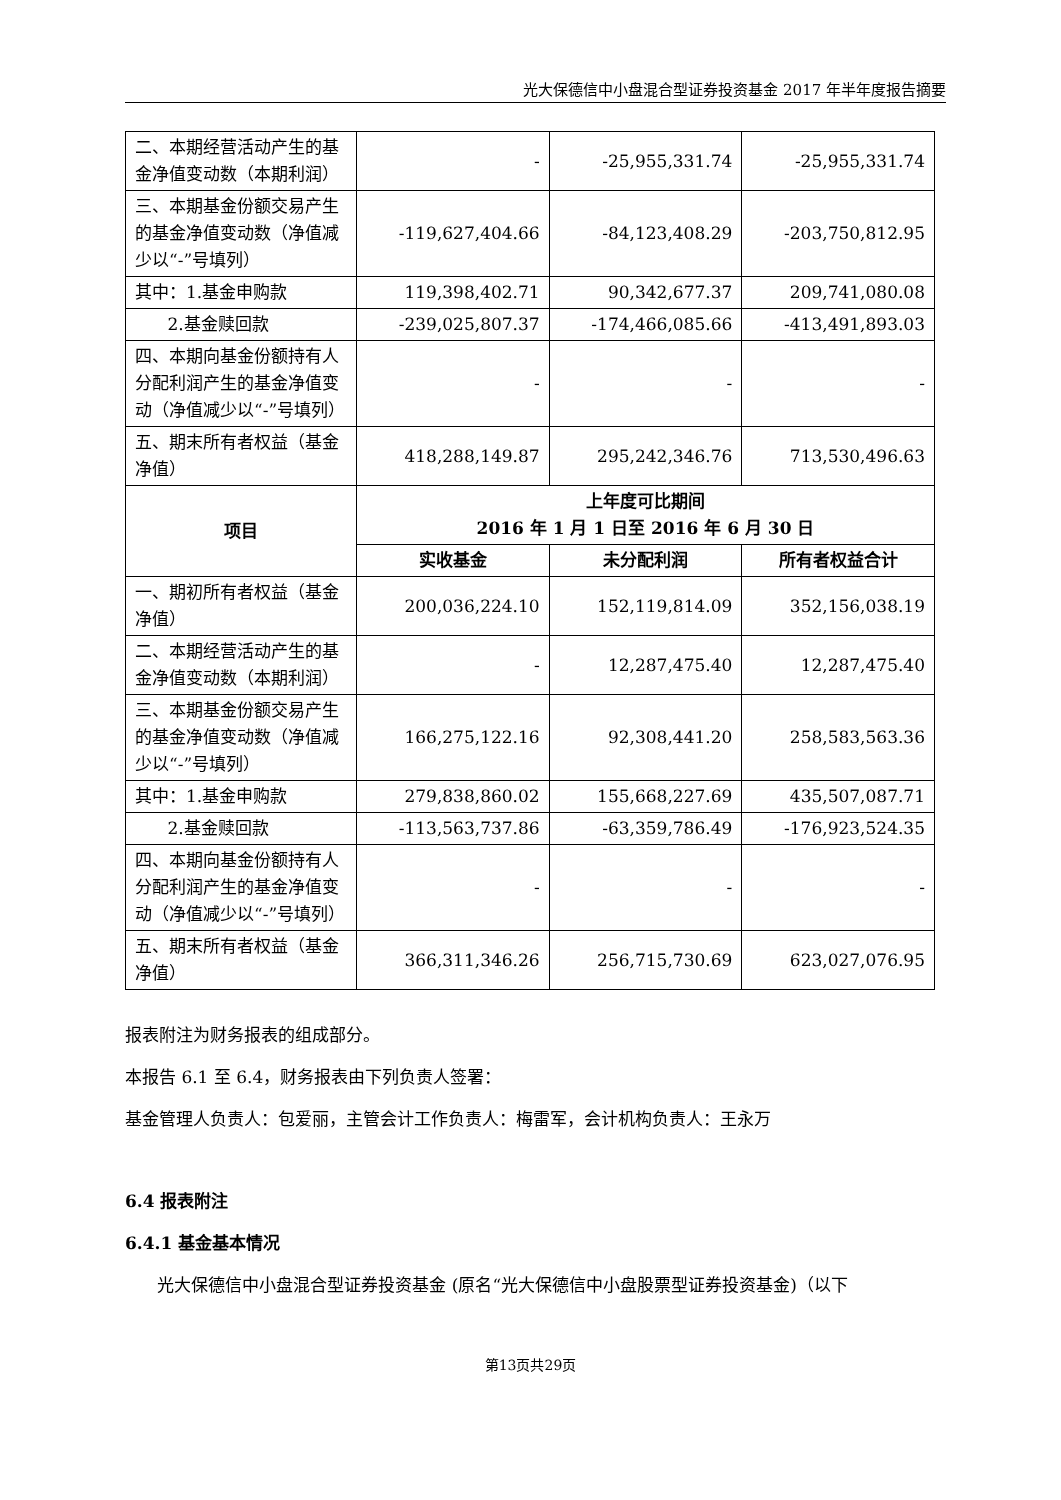光大保德信中小盘混合型证券投资基金 2017 年半年度报告摘要
| 二、本期经营活动产生的基金净值变动数（本期利润） | - | -25,955,331.74 | -25,955,331.74 |
| 三、本期基金份额交易产生的基金净值变动数（净值减少以“-”号填列） | -119,627,404.66 | -84,123,408.29 | -203,750,812.95 |
| 其中：1.基金申购款 | 119,398,402.71 | 90,342,677.37 | 209,741,080.08 |
| 2.基金赎回款 | -239,025,807.37 | -174,466,085.66 | -413,491,893.03 |
| 四、本期向基金份额持有人分配利润产生的基金净值变动（净值减少以“-”号填列） | - | - | - |
| 五、期末所有者权益（基金净值） | 418,288,149.87 | 295,242,346.76 | 713,530,496.63 |
| 项目 | 上年度可比期间 2016 年 1 月 1 日至 2016 年 6 月 30 日 | | |
| | 实收基金 | 未分配利润 | 所有者权益合计 |
| 一、期初所有者权益（基金净值） | 200,036,224.10 | 152,119,814.09 | 352,156,038.19 |
| 二、本期经营活动产生的基金净值变动数（本期利润） | - | 12,287,475.40 | 12,287,475.40 |
| 三、本期基金份额交易产生的基金净值变动数（净值减少以“-”号填列） | 166,275,122.16 | 92,308,441.20 | 258,583,563.36 |
| 其中：1.基金申购款 | 279,838,860.02 | 155,668,227.69 | 435,507,087.71 |
| 2.基金赎回款 | -113,563,737.86 | -63,359,786.49 | -176,923,524.35 |
| 四、本期向基金份额持有人分配利润产生的基金净值变动（净值减少以“-”号填列） | - | - | - |
| 五、期末所有者权益（基金净值） | 366,311,346.26 | 256,715,730.69 | 623,027,076.95 |
报表附注为财务报表的组成部分。
本报告 6.1 至 6.4，财务报表由下列负责人签署：
基金管理人负责人：包爱丽，主管会计工作负责人：梅雷军，会计机构负责人：王永万
6.4 报表附注
6.4.1 基金基本情况
光大保德信中小盘混合型证券投资基金 (原名“光大保德信中小盘股票型证券投资基金)（以下
第13页共29页